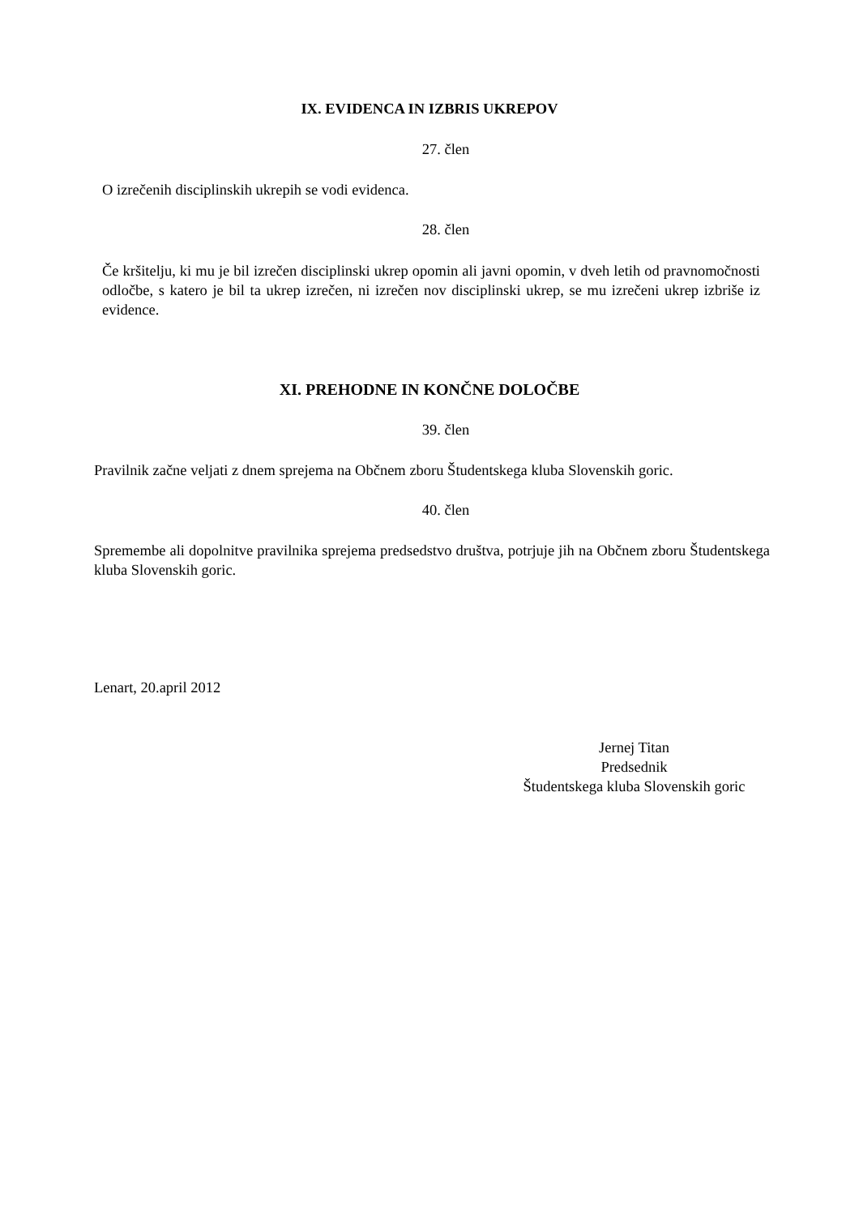IX. EVIDENCA IN IZBRIS UKREPOV
27. člen
O izrečenih disciplinskih ukrepih se vodi evidenca.
28. člen
Če kršitelju, ki mu je bil izrečen disciplinski ukrep opomin ali javni opomin, v dveh letih od pravnomočnosti odločbe, s katero je bil ta ukrep izrečen, ni izrečen nov disciplinski ukrep, se mu izrečeni ukrep izbriše iz evidence.
XI. PREHODNE IN KONČNE DOLOČBE
39. člen
Pravilnik začne veljati z dnem sprejema na Občnem zboru Študentskega kluba Slovenskih goric.
40. člen
Spremembe ali dopolnitve pravilnika sprejema predsedstvo društva, potrjuje jih na Občnem zboru Študentskega kluba Slovenskih goric.
Lenart, 20.april 2012
Jernej Titan
Predsednik
Študentskega kluba Slovenskih goric